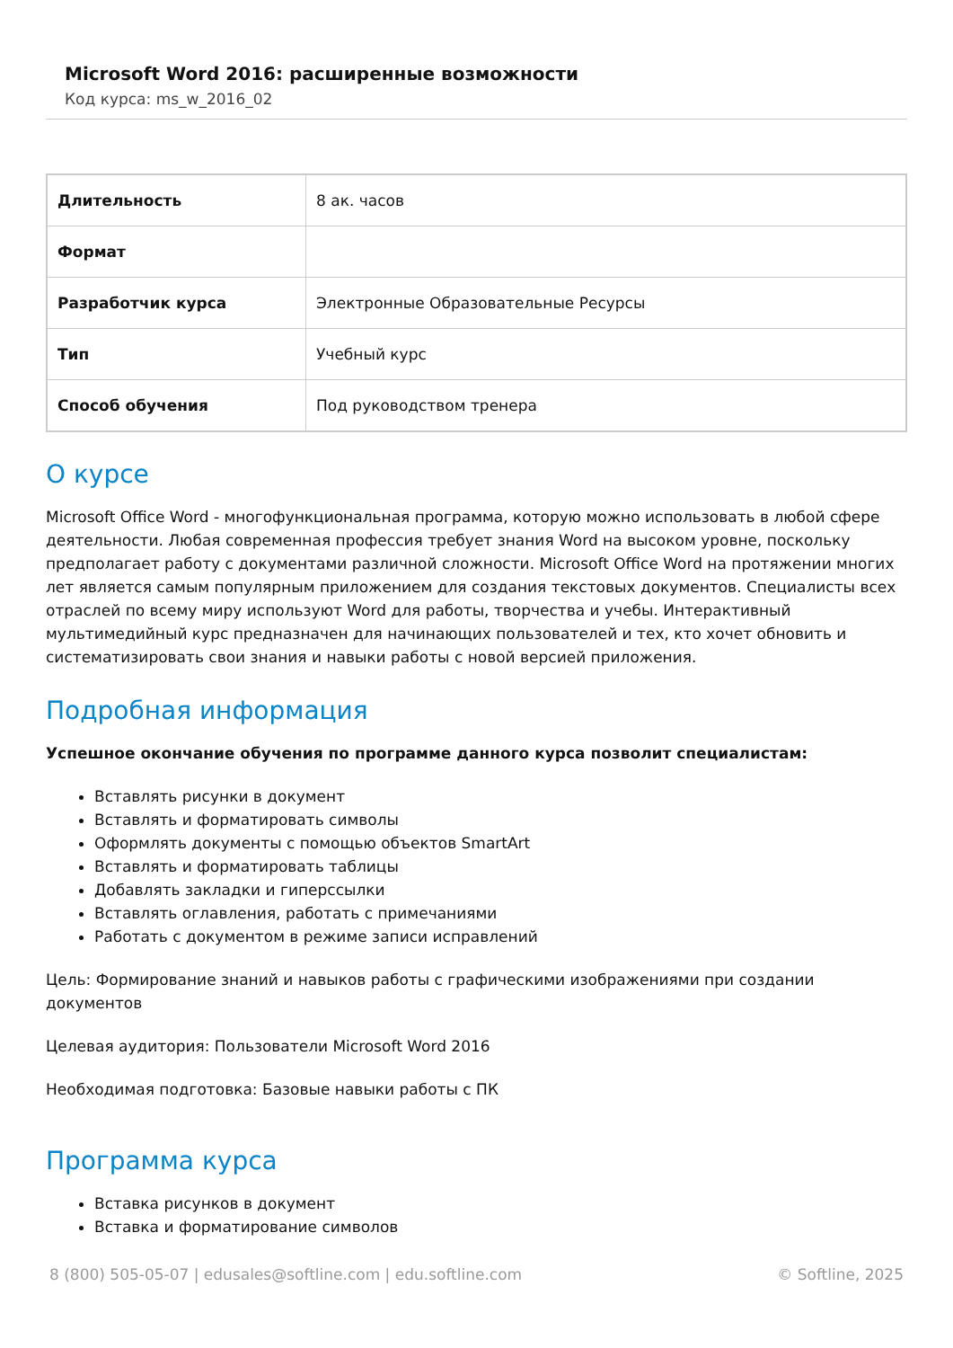Microsoft Word 2016: расширенные возможности
Код курса: ms_w_2016_02
| Длительность | 8 ак. часов |
| Формат | |
| Разработчик курса | Электронные Образовательные Ресурсы |
| Тип | Учебный курс |
| Способ обучения | Под руководством тренера |
О курсе
Microsoft Office Word - многофункциональная программа, которую можно использовать в любой сфере деятельности. Любая современная профессия требует знания Word на высоком уровне, поскольку предполагает работу с документами различной сложности. Microsoft Office Word на протяжении многих лет является самым популярным приложением для создания текстовых документов. Специалисты всех отраслей по всему миру используют Word для работы, творчества и учебы. Интерактивный мультимедийный курс предназначен для начинающих пользователей и тех, кто хочет обновить и систематизировать свои знания и навыки работы с новой версией приложения.
Подробная информация
Успешное окончание обучения по программе данного курса позволит специалистам:
Вставлять рисунки в документ
Вставлять и форматировать символы
Оформлять документы с помощью объектов SmartArt
Вставлять и форматировать таблицы
Добавлять закладки и гиперссылки
Вставлять оглавления, работать с примечаниями
Работать с документом в режиме записи исправлений
Цель: Формирование знаний и навыков работы с графическими изображениями при создании документов
Целевая аудитория: Пользователи Microsoft Word 2016
Необходимая подготовка: Базовые навыки работы с ПК
Программа курса
Вставка рисунков в документ
Вставка и форматирование символов
8 (800) 505-05-07 | edusales@softline.com | edu.softline.com © Softline, 2025